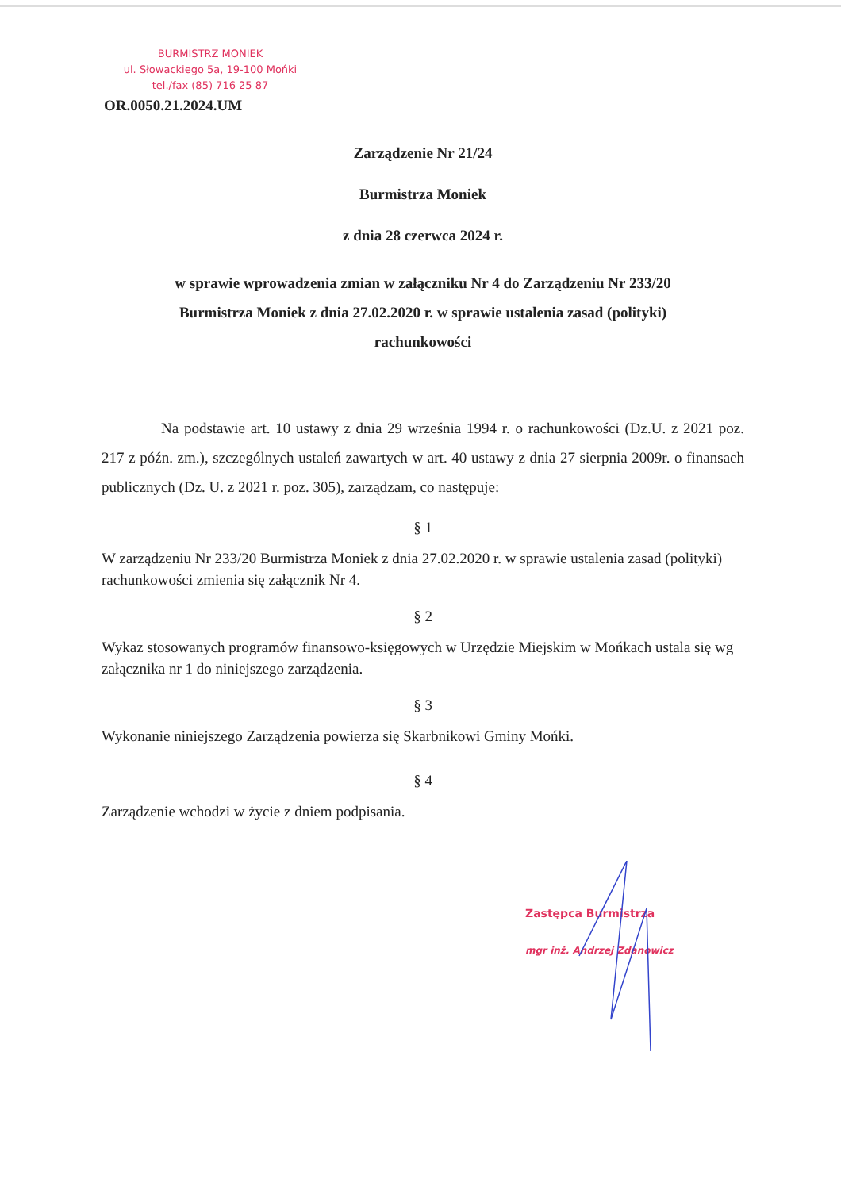BURMISTRZ MONIEK
ul. Słowackiego 5a, 19-100 Mońki
tel./fax (85) 716 25 87
OR.0050.21.2024.UM
Zarządzenie Nr 21/24
Burmistrza Moniek
z dnia 28 czerwca 2024 r.
w sprawie wprowadzenia zmian w załączniku Nr 4 do Zarządzeniu Nr 233/20
Burmistrza Moniek z dnia 27.02.2020 r. w sprawie ustalenia zasad (polityki)
rachunkowości
Na podstawie art. 10 ustawy z dnia 29 września 1994 r. o rachunkowości (Dz.U. z 2021 poz. 217 z późn. zm.), szczególnych ustaleń zawartych w art. 40 ustawy z dnia 27 sierpnia 2009r. o finansach publicznych (Dz. U. z 2021 r. poz. 305), zarządzam, co następuje:
§ 1
W zarządzeniu Nr 233/20 Burmistrza Moniek z dnia 27.02.2020 r. w sprawie ustalenia zasad (polityki) rachunkowości zmienia się załącznik Nr 4.
§ 2
Wykaz stosowanych programów finansowo-księgowych w Urzędzie Miejskim w Mońkach ustala się wg załącznika nr 1 do niniejszego zarządzenia.
§ 3
Wykonanie niniejszego Zarządzenia powierza się Skarbnikowi Gminy Mońki.
§ 4
Zarządzenie wchodzi w życie z dniem podpisania.
Zastępca Burmistrza
mgr inż. Andrzej Zdanowicz